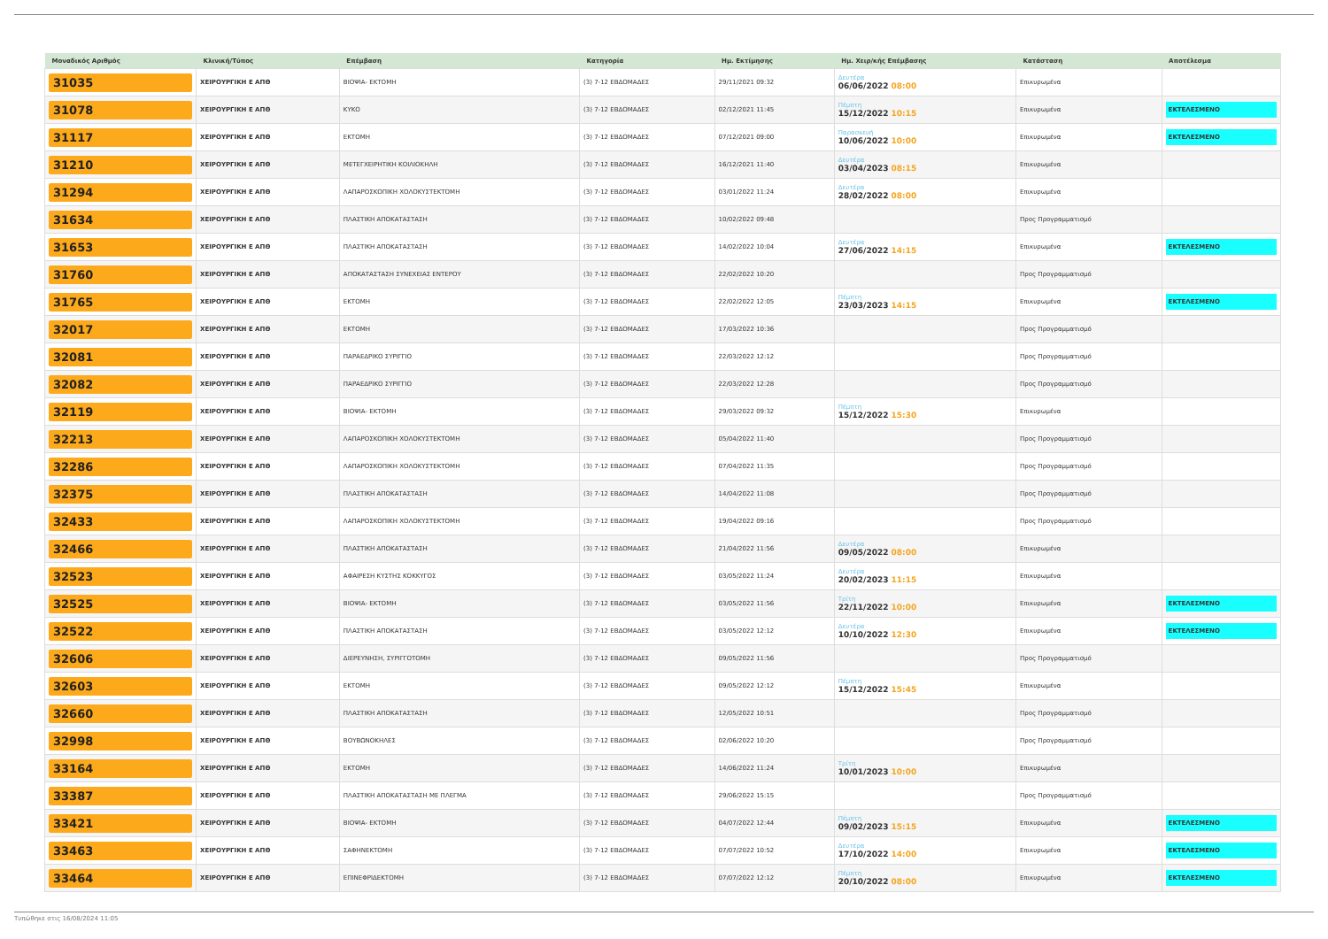| Μοναδικός Αριθμός | Κλινική/Τύπος | Επέμβαση | Κατηγορία | Ημ. Εκτίμησης | Ημ. Χειρ/κής Επέμβασης | Κατάσταση | Αποτέλεσμα |
| --- | --- | --- | --- | --- | --- | --- | --- |
| 31035 | ΧΕΙΡΟΥΡΓΙΚΗ Ε ΑΠΘ | ΒΙΟΨΙΑ- ΕΚΤΟΜΗ | (3) 7-12 ΕΒΔΟΜΑΔΕΣ | 29/11/2021 09:32 | Δευτέρα 06/06/2022 08:00 | Επικυρωμένα | |
| 31078 | ΧΕΙΡΟΥΡΓΙΚΗ Ε ΑΠΘ | ΚΥΚΟ | (3) 7-12 ΕΒΔΟΜΑΔΕΣ | 02/12/2021 11:45 | Πέμπτη 15/12/2022 10:15 | Επικυρωμένα | ΕΚΤΕΛΕΣΜΕΝΟ |
| 31117 | ΧΕΙΡΟΥΡΓΙΚΗ Ε ΑΠΘ | ΕΚΤΟΜΗ | (3) 7-12 ΕΒΔΟΜΑΔΕΣ | 07/12/2021 09:00 | Παρασκευή 10/06/2022 10:00 | Επικυρωμένα | ΕΚΤΕΛΕΣΜΕΝΟ |
| 31210 | ΧΕΙΡΟΥΡΓΙΚΗ Ε ΑΠΘ | ΜΕΤΕΓΧΕΙΡΗΤΙΚΗ ΚΟΙΛΙΟΚΗΛΗ | (3) 7-12 ΕΒΔΟΜΑΔΕΣ | 16/12/2021 11:40 | Δευτέρα 03/04/2023 08:15 | Επικυρωμένα | |
| 31294 | ΧΕΙΡΟΥΡΓΙΚΗ Ε ΑΠΘ | ΛΑΠΑΡΟΣΚΟΠΙΚΗ ΧΟΛΟΚΥΣΤΕΚΤΟΜΗ | (3) 7-12 ΕΒΔΟΜΑΔΕΣ | 03/01/2022 11:24 | Δευτέρα 28/02/2022 08:00 | Επικυρωμένα | |
| 31634 | ΧΕΙΡΟΥΡΓΙΚΗ Ε ΑΠΘ | ΠΛΑΣΤΙΚΗ ΑΠΟΚΑΤΑΣΤΑΣΗ | (3) 7-12 ΕΒΔΟΜΑΔΕΣ | 10/02/2022 09:48 | | Προς Προγραμματισμό | |
| 31653 | ΧΕΙΡΟΥΡΓΙΚΗ Ε ΑΠΘ | ΠΛΑΣΤΙΚΗ ΑΠΟΚΑΤΑΣΤΑΣΗ | (3) 7-12 ΕΒΔΟΜΑΔΕΣ | 14/02/2022 10:04 | Δευτέρα 27/06/2022 14:15 | Επικυρωμένα | ΕΚΤΕΛΕΣΜΕΝΟ |
| 31760 | ΧΕΙΡΟΥΡΓΙΚΗ Ε ΑΠΘ | ΑΠΟΚΑΤΑΣΤΑΣΗ ΣΥΝΕΧΕΙΑΣ ΕΝΤΕΡΟΥ | (3) 7-12 ΕΒΔΟΜΑΔΕΣ | 22/02/2022 10:20 | | Προς Προγραμματισμό | |
| 31765 | ΧΕΙΡΟΥΡΓΙΚΗ Ε ΑΠΘ | ΕΚΤΟΜΗ | (3) 7-12 ΕΒΔΟΜΑΔΕΣ | 22/02/2022 12:05 | Πέμπτη 23/03/2023 14:15 | Επικυρωμένα | ΕΚΤΕΛΕΣΜΕΝΟ |
| 32017 | ΧΕΙΡΟΥΡΓΙΚΗ Ε ΑΠΘ | ΕΚΤΟΜΗ | (3) 7-12 ΕΒΔΟΜΑΔΕΣ | 17/03/2022 10:36 | | Προς Προγραμματισμό | |
| 32081 | ΧΕΙΡΟΥΡΓΙΚΗ Ε ΑΠΘ | ΠΑΡΑΕΔΡΙΚΟ ΣΥΡΙΓΓΙΟ | (3) 7-12 ΕΒΔΟΜΑΔΕΣ | 22/03/2022 12:12 | | Προς Προγραμματισμό | |
| 32082 | ΧΕΙΡΟΥΡΓΙΚΗ Ε ΑΠΘ | ΠΑΡΑΕΔΡΙΚΟ ΣΥΡΙΓΓΙΟ | (3) 7-12 ΕΒΔΟΜΑΔΕΣ | 22/03/2022 12:28 | | Προς Προγραμματισμό | |
| 32119 | ΧΕΙΡΟΥΡΓΙΚΗ Ε ΑΠΘ | ΒΙΟΨΙΑ- ΕΚΤΟΜΗ | (3) 7-12 ΕΒΔΟΜΑΔΕΣ | 29/03/2022 09:32 | Πέμπτη 15/12/2022 15:30 | Επικυρωμένα | |
| 32213 | ΧΕΙΡΟΥΡΓΙΚΗ Ε ΑΠΘ | ΛΑΠΑΡΟΣΚΟΠΙΚΗ ΧΟΛΟΚΥΣΤΕΚΤΟΜΗ | (3) 7-12 ΕΒΔΟΜΑΔΕΣ | 05/04/2022 11:40 | | Προς Προγραμματισμό | |
| 32286 | ΧΕΙΡΟΥΡΓΙΚΗ Ε ΑΠΘ | ΛΑΠΑΡΟΣΚΟΠΙΚΗ ΧΟΛΟΚΥΣΤΕΚΤΟΜΗ | (3) 7-12 ΕΒΔΟΜΑΔΕΣ | 07/04/2022 11:35 | | Προς Προγραμματισμό | |
| 32375 | ΧΕΙΡΟΥΡΓΙΚΗ Ε ΑΠΘ | ΠΛΑΣΤΙΚΗ ΑΠΟΚΑΤΑΣΤΑΣΗ | (3) 7-12 ΕΒΔΟΜΑΔΕΣ | 14/04/2022 11:08 | | Προς Προγραμματισμό | |
| 32433 | ΧΕΙΡΟΥΡΓΙΚΗ Ε ΑΠΘ | ΛΑΠΑΡΟΣΚΟΠΙΚΗ ΧΟΛΟΚΥΣΤΕΚΤΟΜΗ | (3) 7-12 ΕΒΔΟΜΑΔΕΣ | 19/04/2022 09:16 | | Προς Προγραμματισμό | |
| 32466 | ΧΕΙΡΟΥΡΓΙΚΗ Ε ΑΠΘ | ΠΛΑΣΤΙΚΗ ΑΠΟΚΑΤΑΣΤΑΣΗ | (3) 7-12 ΕΒΔΟΜΑΔΕΣ | 21/04/2022 11:56 | Δευτέρα 09/05/2022 08:00 | Επικυρωμένα | |
| 32523 | ΧΕΙΡΟΥΡΓΙΚΗ Ε ΑΠΘ | ΑΦΑΙΡΕΣΗ ΚΥΣΤΗΣ ΚΟΚΚΥΓΟΣ | (3) 7-12 ΕΒΔΟΜΑΔΕΣ | 03/05/2022 11:24 | Δευτέρα 20/02/2023 11:15 | Επικυρωμένα | |
| 32525 | ΧΕΙΡΟΥΡΓΙΚΗ Ε ΑΠΘ | ΒΙΟΨΙΑ- ΕΚΤΟΜΗ | (3) 7-12 ΕΒΔΟΜΑΔΕΣ | 03/05/2022 11:56 | Τρίτη 22/11/2022 10:00 | Επικυρωμένα | ΕΚΤΕΛΕΣΜΕΝΟ |
| 32522 | ΧΕΙΡΟΥΡΓΙΚΗ Ε ΑΠΘ | ΠΛΑΣΤΙΚΗ ΑΠΟΚΑΤΑΣΤΑΣΗ | (3) 7-12 ΕΒΔΟΜΑΔΕΣ | 03/05/2022 12:12 | Δευτέρα 10/10/2022 12:30 | Επικυρωμένα | ΕΚΤΕΛΕΣΜΕΝΟ |
| 32606 | ΧΕΙΡΟΥΡΓΙΚΗ Ε ΑΠΘ | ΔΙΕΡΕΥΝΗΣΗ, ΣΥΡΙΓΓΟΤΟΜΗ | (3) 7-12 ΕΒΔΟΜΑΔΕΣ | 09/05/2022 11:56 | | Προς Προγραμματισμό | |
| 32603 | ΧΕΙΡΟΥΡΓΙΚΗ Ε ΑΠΘ | ΕΚΤΟΜΗ | (3) 7-12 ΕΒΔΟΜΑΔΕΣ | 09/05/2022 12:12 | Πέμπτη 15/12/2022 15:45 | Επικυρωμένα | |
| 32660 | ΧΕΙΡΟΥΡΓΙΚΗ Ε ΑΠΘ | ΠΛΑΣΤΙΚΗ ΑΠΟΚΑΤΑΣΤΑΣΗ | (3) 7-12 ΕΒΔΟΜΑΔΕΣ | 12/05/2022 10:51 | | Προς Προγραμματισμό | |
| 32998 | ΧΕΙΡΟΥΡΓΙΚΗ Ε ΑΠΘ | ΒΟΥΒΩΝΟΚΗΛΕΣ | (3) 7-12 ΕΒΔΟΜΑΔΕΣ | 02/06/2022 10:20 | | Προς Προγραμματισμό | |
| 33164 | ΧΕΙΡΟΥΡΓΙΚΗ Ε ΑΠΘ | ΕΚΤΟΜΗ | (3) 7-12 ΕΒΔΟΜΑΔΕΣ | 14/06/2022 11:24 | Τρίτη 10/01/2023 10:00 | Επικυρωμένα | |
| 33387 | ΧΕΙΡΟΥΡΓΙΚΗ Ε ΑΠΘ | ΠΛΑΣΤΙΚΗ ΑΠΟΚΑΤΑΣΤΑΣΗ ΜΕ ΠΛΕΓΜΑ | (3) 7-12 ΕΒΔΟΜΑΔΕΣ | 29/06/2022 15:15 | | Προς Προγραμματισμό | |
| 33421 | ΧΕΙΡΟΥΡΓΙΚΗ Ε ΑΠΘ | ΒΙΟΨΙΑ- ΕΚΤΟΜΗ | (3) 7-12 ΕΒΔΟΜΑΔΕΣ | 04/07/2022 12:44 | Πέμπτη 09/02/2023 15:15 | Επικυρωμένα | ΕΚΤΕΛΕΣΜΕΝΟ |
| 33463 | ΧΕΙΡΟΥΡΓΙΚΗ Ε ΑΠΘ | ΣΑΦΗΝΕΚΤΟΜΗ | (3) 7-12 ΕΒΔΟΜΑΔΕΣ | 07/07/2022 10:52 | Δευτέρα 17/10/2022 14:00 | Επικυρωμένα | ΕΚΤΕΛΕΣΜΕΝΟ |
| 33464 | ΧΕΙΡΟΥΡΓΙΚΗ Ε ΑΠΘ | ΕΠΙΝΕΦΡΙΔΕΚΤΟΜΗ | (3) 7-12 ΕΒΔΟΜΑΔΕΣ | 07/07/2022 12:12 | Πέμπτη 20/10/2022 08:00 | Επικυρωμένα | ΕΚΤΕΛΕΣΜΕΝΟ |
Τυπώθηκε στις 16/08/2024 11:05